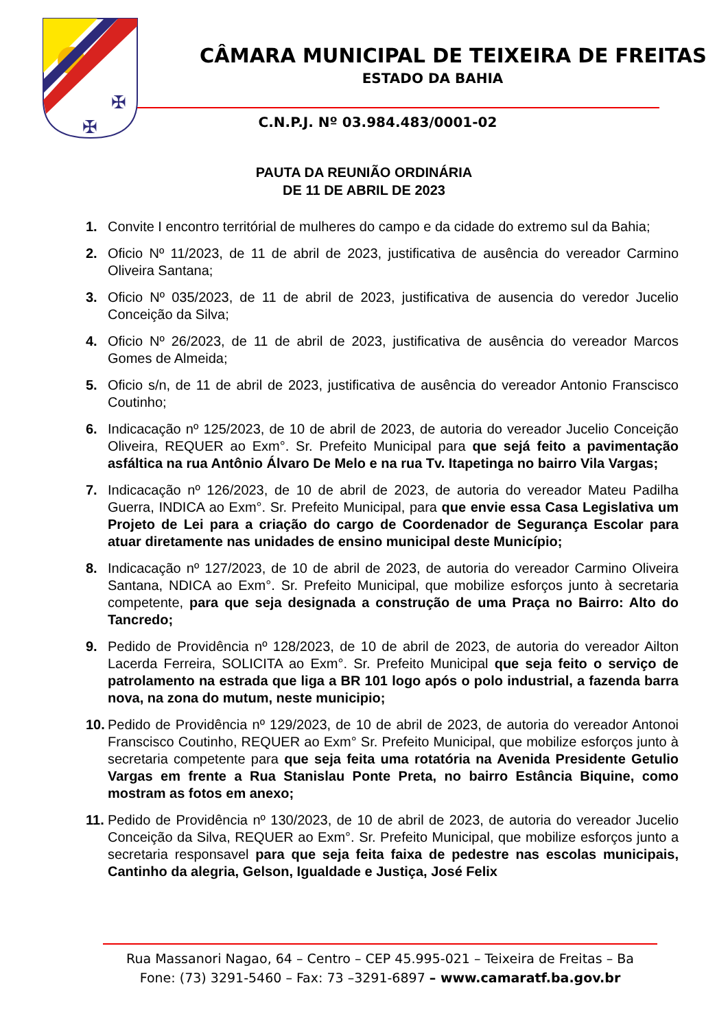✠
✠
CÂMARA MUNICIPAL DE TEIXEIRA DE FREITAS
ESTADO DA BAHIA
C.N.P.J. Nº 03.984.483/0001-02
PAUTA DA REUNIÃO ORDINÁRIA
DE 11 DE ABRIL DE 2023
1. Convite I encontro territórial de mulheres do campo e da cidade do extremo sul da Bahia;
2. Oficio Nº 11/2023, de 11 de abril de 2023, justificativa de ausência do vereador Carmino Oliveira Santana;
3. Oficio Nº 035/2023, de 11 de abril de 2023, justificativa de ausencia do veredor Jucelio Conceição da Silva;
4. Oficio Nº 26/2023, de 11 de abril de 2023, justificativa de ausência do vereador Marcos Gomes de Almeida;
5. Oficio s/n, de 11 de abril de 2023, justificativa de ausência do vereador Antonio Franscisco Coutinho;
6. Indicacação nº 125/2023, de 10 de abril de 2023, de autoria do vereador Jucelio Conceição Oliveira, REQUER ao Exm°. Sr. Prefeito Municipal para que sejá feito a pavimentação asfáltica na rua Antônio Álvaro De Melo e na rua Tv. Itapetinga no bairro Vila Vargas;
7. Indicacação nº 126/2023, de 10 de abril de 2023, de autoria do vereador Mateu Padilha Guerra, INDICA ao Exm°. Sr. Prefeito Municipal, para que envie essa Casa Legislativa um Projeto de Lei para a criação do cargo de Coordenador de Segurança Escolar para atuar diretamente nas unidades de ensino municipal deste Município;
8. Indicacação nº 127/2023, de 10 de abril de 2023, de autoria do vereador Carmino Oliveira Santana, NDICA ao Exm°. Sr. Prefeito Municipal, que mobilize esforços junto à secretaria competente, para que seja designada a construção de uma Praça no Bairro: Alto do Tancredo;
9. Pedido de Providência nº 128/2023, de 10 de abril de 2023, de autoria do vereador Ailton Lacerda Ferreira, SOLICITA ao Exm°. Sr. Prefeito Municipal que seja feito o serviço de patrolamento na estrada que liga a BR 101 logo após o polo industrial, a fazenda barra nova, na zona do mutum, neste municipio;
10. Pedido de Providência nº 129/2023, de 10 de abril de 2023, de autoria do vereador Antonoi Franscisco Coutinho, REQUER ao Exm° Sr. Prefeito Municipal, que mobilize esforços junto à secretaria competente para que seja feita uma rotatória na Avenida Presidente Getulio Vargas em frente a Rua Stanislau Ponte Preta, no bairro Estância Biquine, como mostram as fotos em anexo;
11. Pedido de Providência nº 130/2023, de 10 de abril de 2023, de autoria do vereador Jucelio Conceição da Silva, REQUER ao Exm°. Sr. Prefeito Municipal, que mobilize esforços junto a secretaria responsavel para que seja feita faixa de pedestre nas escolas municipais, Cantinho da alegria, Gelson, Igualdade e Justiça, José Felix
Rua Massanori Nagao, 64 – Centro – CEP 45.995-021 – Teixeira de Freitas – Ba
Fone: (73) 3291-5460 – Fax: 73 –3291-6897 – www.camaratf.ba.gov.br